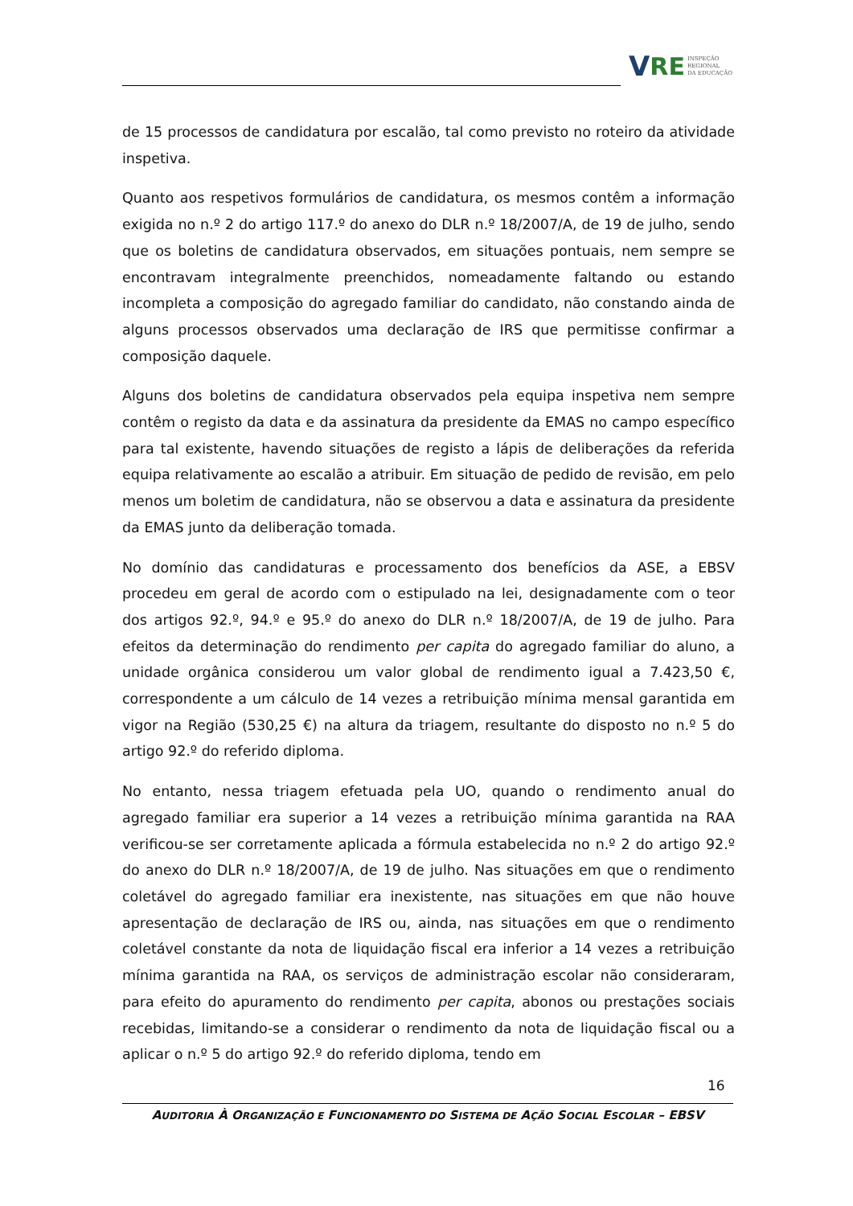V RE INSPEÇÃO
REGIONAL
DA EDUCAÇÃO
de 15 processos de candidatura por escalão, tal como previsto no roteiro da atividade inspetiva.
Quanto aos respetivos formulários de candidatura, os mesmos contêm a informação exigida no n.º 2 do artigo 117.º do anexo do DLR n.º 18/2007/A, de 19 de julho, sendo que os boletins de candidatura observados, em situações pontuais, nem sempre se encontravam integralmente preenchidos, nomeadamente faltando ou estando incompleta a composição do agregado familiar do candidato, não constando ainda de alguns processos observados uma declaração de IRS que permitisse confirmar a composição daquele.
Alguns dos boletins de candidatura observados pela equipa inspetiva nem sempre contêm o registo da data e da assinatura da presidente da EMAS no campo específico para tal existente, havendo situações de registo a lápis de deliberações da referida equipa relativamente ao escalão a atribuir. Em situação de pedido de revisão, em pelo menos um boletim de candidatura, não se observou a data e assinatura da presidente da EMAS junto da deliberação tomada.
No domínio das candidaturas e processamento dos benefícios da ASE, a EBSV procedeu em geral de acordo com o estipulado na lei, designadamente com o teor dos artigos 92.º, 94.º e 95.º do anexo do DLR n.º 18/2007/A, de 19 de julho. Para efeitos da determinação do rendimento per capita do agregado familiar do aluno, a unidade orgânica considerou um valor global de rendimento igual a 7.423,50 €, correspondente a um cálculo de 14 vezes a retribuição mínima mensal garantida em vigor na Região (530,25 €) na altura da triagem, resultante do disposto no n.º 5 do artigo 92.º do referido diploma.
No entanto, nessa triagem efetuada pela UO, quando o rendimento anual do agregado familiar era superior a 14 vezes a retribuição mínima garantida na RAA verificou-se ser corretamente aplicada a fórmula estabelecida no n.º 2 do artigo 92.º do anexo do DLR n.º 18/2007/A, de 19 de julho. Nas situações em que o rendimento coletável do agregado familiar era inexistente, nas situações em que não houve apresentação de declaração de IRS ou, ainda, nas situações em que o rendimento coletável constante da nota de liquidação fiscal era inferior a 14 vezes a retribuição mínima garantida na RAA, os serviços de administração escolar não consideraram, para efeito do apuramento do rendimento per capita, abonos ou prestações sociais recebidas, limitando-se a considerar o rendimento da nota de liquidação fiscal ou a aplicar o n.º 5 do artigo 92.º do referido diploma, tendo em
16
AUDITORIA À ORGANIZAÇÃO E FUNCIONAMENTO DO SISTEMA DE AÇÃO SOCIAL ESCOLAR – EBSV